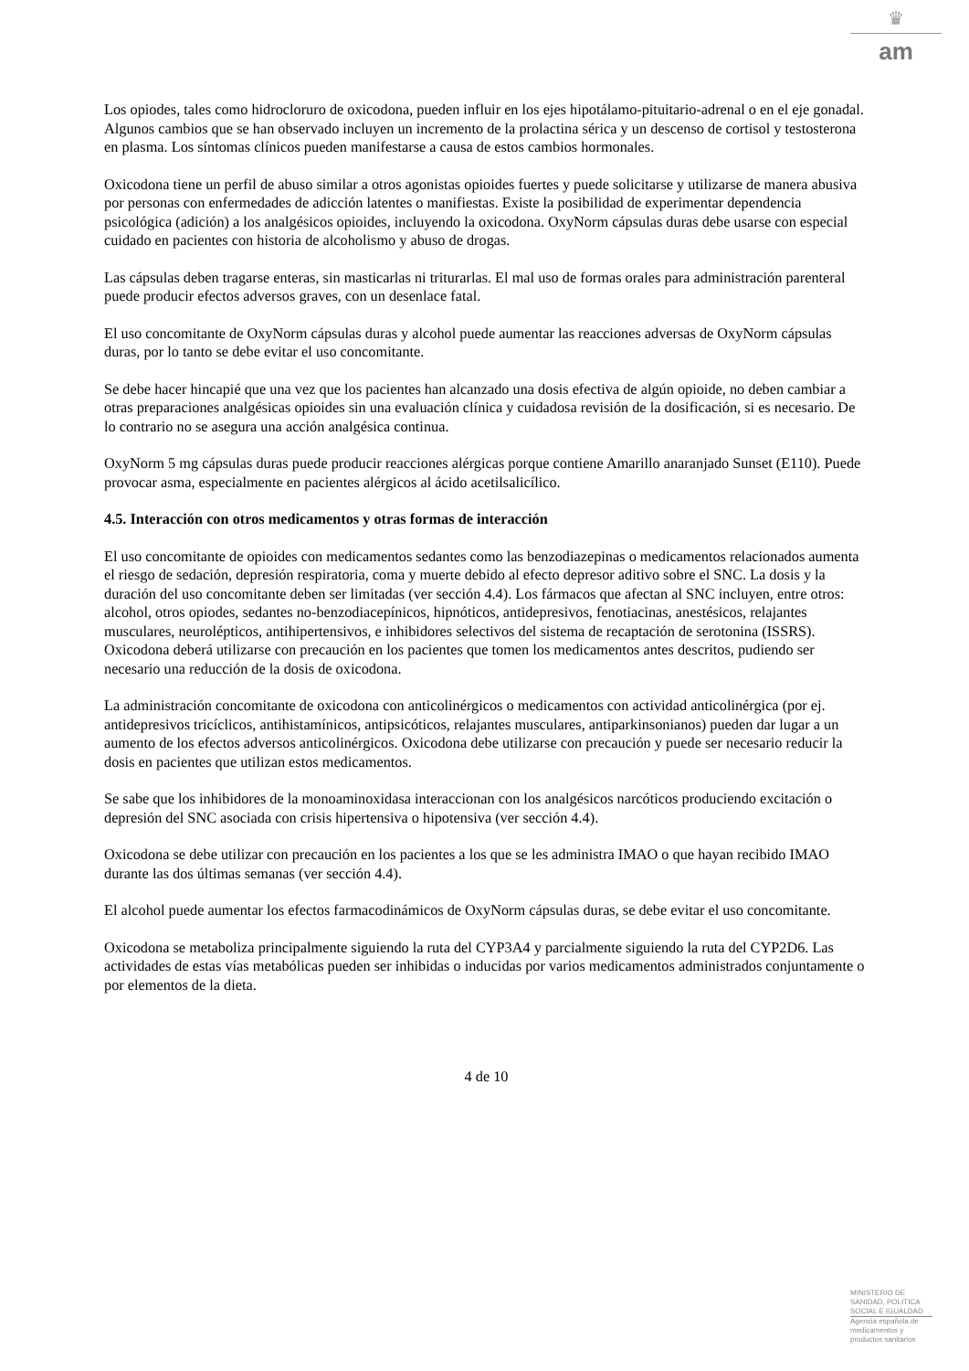♛
am
Los opiodes, tales como hidrocloruro de oxicodona, pueden influir en los ejes hipotálamo-pituitario-adrenal o en el eje gonadal. Algunos cambios que se han observado incluyen un incremento de la prolactina sérica y un descenso de cortisol y testosterona en plasma. Los síntomas clínicos pueden manifestarse a causa de estos cambios hormonales.
Oxicodona tiene un perfil de abuso similar a otros agonistas opioides fuertes y puede solicitarse y utilizarse de manera abusiva por personas con enfermedades de adicción latentes o manifiestas. Existe la posibilidad de experimentar dependencia psicológica (adición) a los analgésicos opioides, incluyendo la oxicodona. OxyNorm cápsulas duras debe usarse con especial cuidado en pacientes con historia de alcoholismo y abuso de drogas.
Las cápsulas deben tragarse enteras, sin masticarlas ni triturarlas. El mal uso de formas orales para administración parenteral puede producir efectos adversos graves, con un desenlace fatal.
El uso concomitante de OxyNorm cápsulas duras y alcohol puede aumentar las reacciones adversas de OxyNorm cápsulas duras, por lo tanto se debe evitar el uso concomitante.
Se debe hacer hincapié que una vez que los pacientes han alcanzado una dosis efectiva de algún opioide, no deben cambiar a otras preparaciones analgésicas opioides sin una evaluación clínica y cuidadosa revisión de la dosificación, si es necesario. De lo contrario no se asegura una acción analgésica continua.
OxyNorm 5 mg cápsulas duras puede producir reacciones alérgicas porque contiene Amarillo anaranjado Sunset (E110). Puede provocar asma, especialmente en pacientes alérgicos al ácido acetilsalicílico.
4.5. Interacción con otros medicamentos y otras formas de interacción
El uso concomitante de opioides con medicamentos sedantes como las benzodiazepinas o medicamentos relacionados aumenta el riesgo de sedación, depresión respiratoria, coma y muerte debido al efecto depresor aditivo sobre el SNC. La dosis y la duración del uso concomitante deben ser limitadas (ver sección 4.4). Los fármacos que afectan al SNC incluyen, entre otros: alcohol, otros opiodes, sedantes no-benzodiacepínicos, hipnóticos, antidepresivos, fenotiacinas, anestésicos, relajantes musculares, neurolépticos, antihipertensivos, e inhibidores selectivos del sistema de recaptación de serotonina (ISSRS). Oxicodona deberá utilizarse con precaución en los pacientes que tomen los medicamentos antes descritos, pudiendo ser necesario una reducción de la dosis de oxicodona.
La administración concomitante de oxicodona con anticolinérgicos o medicamentos con actividad anticolinérgica (por ej. antidepresivos tricíclicos, antihistamínicos, antipsicóticos, relajantes musculares, antiparkinsonianos) pueden dar lugar a un aumento de los efectos adversos anticolinérgicos. Oxicodona debe utilizarse con precaución y puede ser necesario reducir la dosis en pacientes que utilizan estos medicamentos.
Se sabe que los inhibidores de la monoaminoxidasa interaccionan con los analgésicos narcóticos produciendo excitación o depresión del SNC asociada con crisis hipertensiva o hipotensiva (ver sección 4.4).
Oxicodona se debe utilizar con precaución en los pacientes a los que se les administra IMAO o que hayan recibido IMAO durante las dos últimas semanas (ver sección 4.4).
El alcohol puede aumentar los efectos farmacodinámicos de OxyNorm cápsulas duras, se debe evitar el uso concomitante.
Oxicodona se metaboliza principalmente siguiendo la ruta del CYP3A4 y parcialmente siguiendo la ruta del CYP2D6. Las actividades de estas vías metabólicas pueden ser inhibidas o inducidas por varios medicamentos administrados conjuntamente o por elementos de la dieta.
4 de 10
MINISTERIO DE
SANIDAD, POLITICA
SOCIAL E IGUALDAD
Agencia española de
medicamentos y
productos sanitarios